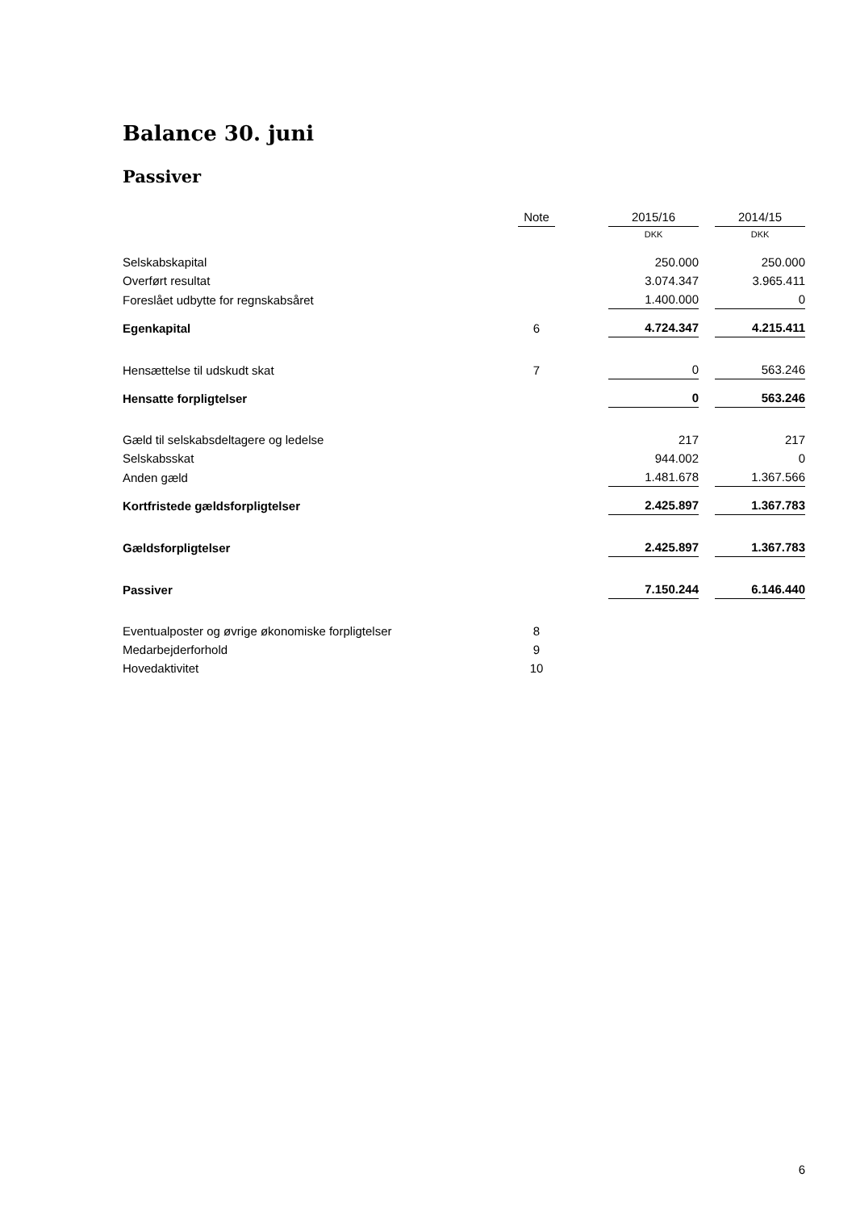Balance 30. juni
Passiver
| | Note | | 2015/16 | | 2014/15 |
| --- | --- | --- | --- | --- | --- |
| | | | DKK | | DKK |
| Selskabskapital | | | 250.000 | | 250.000 |
| Overført resultat | | | 3.074.347 | | 3.965.411 |
| Foreslået udbytte for regnskabsåret | | | 1.400.000 | | 0 |
| Egenkapital | 6 | | 4.724.347 | | 4.215.411 |
| Hensættelse til udskudt skat | 7 | | 0 | | 563.246 |
| Hensatte forpligtelser | | | 0 | | 563.246 |
| Gæld til selskabsdeltagere og ledelse | | | 217 | | 217 |
| Selskabsskat | | | 944.002 | | 0 |
| Anden gæld | | | 1.481.678 | | 1.367.566 |
| Kortfristede gældsforpligtelser | | | 2.425.897 | | 1.367.783 |
| Gældsforpligtelser | | | 2.425.897 | | 1.367.783 |
| Passiver | | | 7.150.244 | | 6.146.440 |
| Eventualposter og øvrige økonomiske forpligtelser | 8 | | | | |
| Medarbejderforhold | 9 | | | | |
| Hovedaktivitet | 10 | | | | |
6